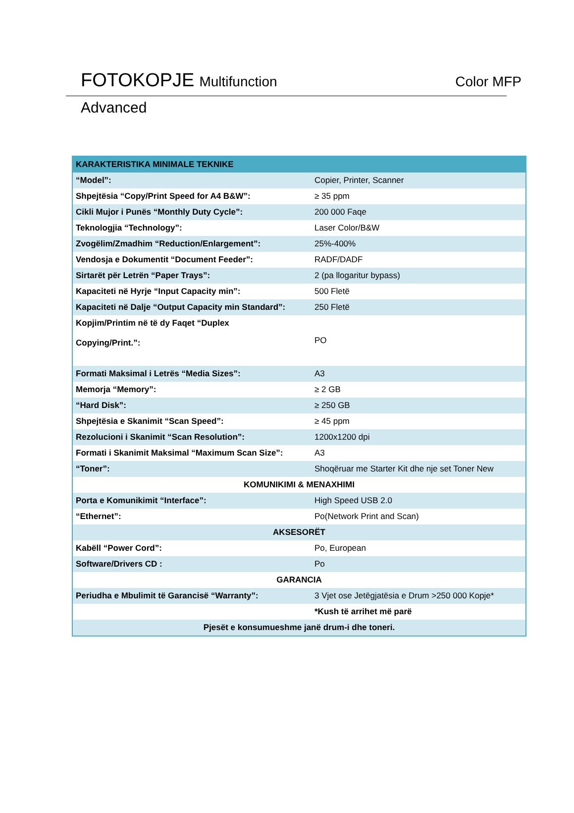FOTOKOPJE Multifunction Color MFP
Advanced
| KARAKTERISTIKA MINIMALE TEKNIKE | |
| --- | --- |
| “Model”: | Copier, Printer, Scanner |
| Shpejtësia “Copy/Print Speed for A4 B&W”: | ≥ 35 ppm |
| Cikli Mujor i Punës “Monthly Duty Cycle”: | 200 000 Faqe |
| Teknologjia “Technology”: | Laser Color/B&W |
| Zvogëlim/Zmadhim “Reduction/Enlargement”: | 25%-400% |
| Vendosja e Dokumentit “Document Feeder”: | RADF/DADF |
| Sirtarët për Letrën “Paper Trays”: | 2 (pa llogaritur bypass) |
| Kapaciteti në Hyrje “Input Capacity min”: | 500 Fletë |
| Kapaciteti në Dalje “Output Capacity min Standard”: | 250 Fletë |
| Kopjim/Printim në të dy Faqet “Duplex Copying/Print.”: | PO |
| Formati Maksimal i Letrës “Media Sizes”: | A3 |
| Memorja “Memory”: | ≥ 2 GB |
| “Hard Disk”: | ≥ 250 GB |
| Shpejtësia e Skanimit “Scan Speed”: | ≥ 45 ppm |
| Rezolucioni i Skanimit “Scan Resolution”: | 1200x1200 dpi |
| Formati i Skanimit Maksimal “Maximum Scan Size”: | A3 |
| “Toner”: | Shoqëruar me Starter Kit dhe nje set Toner New |
| KOMUNIKIMI & MENAXHIMI | |
| Porta e Komunikimit “Interface”: | High Speed USB 2.0 |
| “Ethernet”: | Po(Network Print and Scan) |
| AKSESORËT | |
| Kabëll “Power Cord”: | Po, European |
| Software/Drivers CD : | Po |
| GARANCIA | |
| Periudha e Mbulimit të Garancisë “Warranty”: | 3 Vjet ose Jetëgjatësia e Drum >250 000 Kopje* |
| | *Kush të arrihet më parë |
| Pjesët e konsumueshme janë drum-i dhe toneri. | |